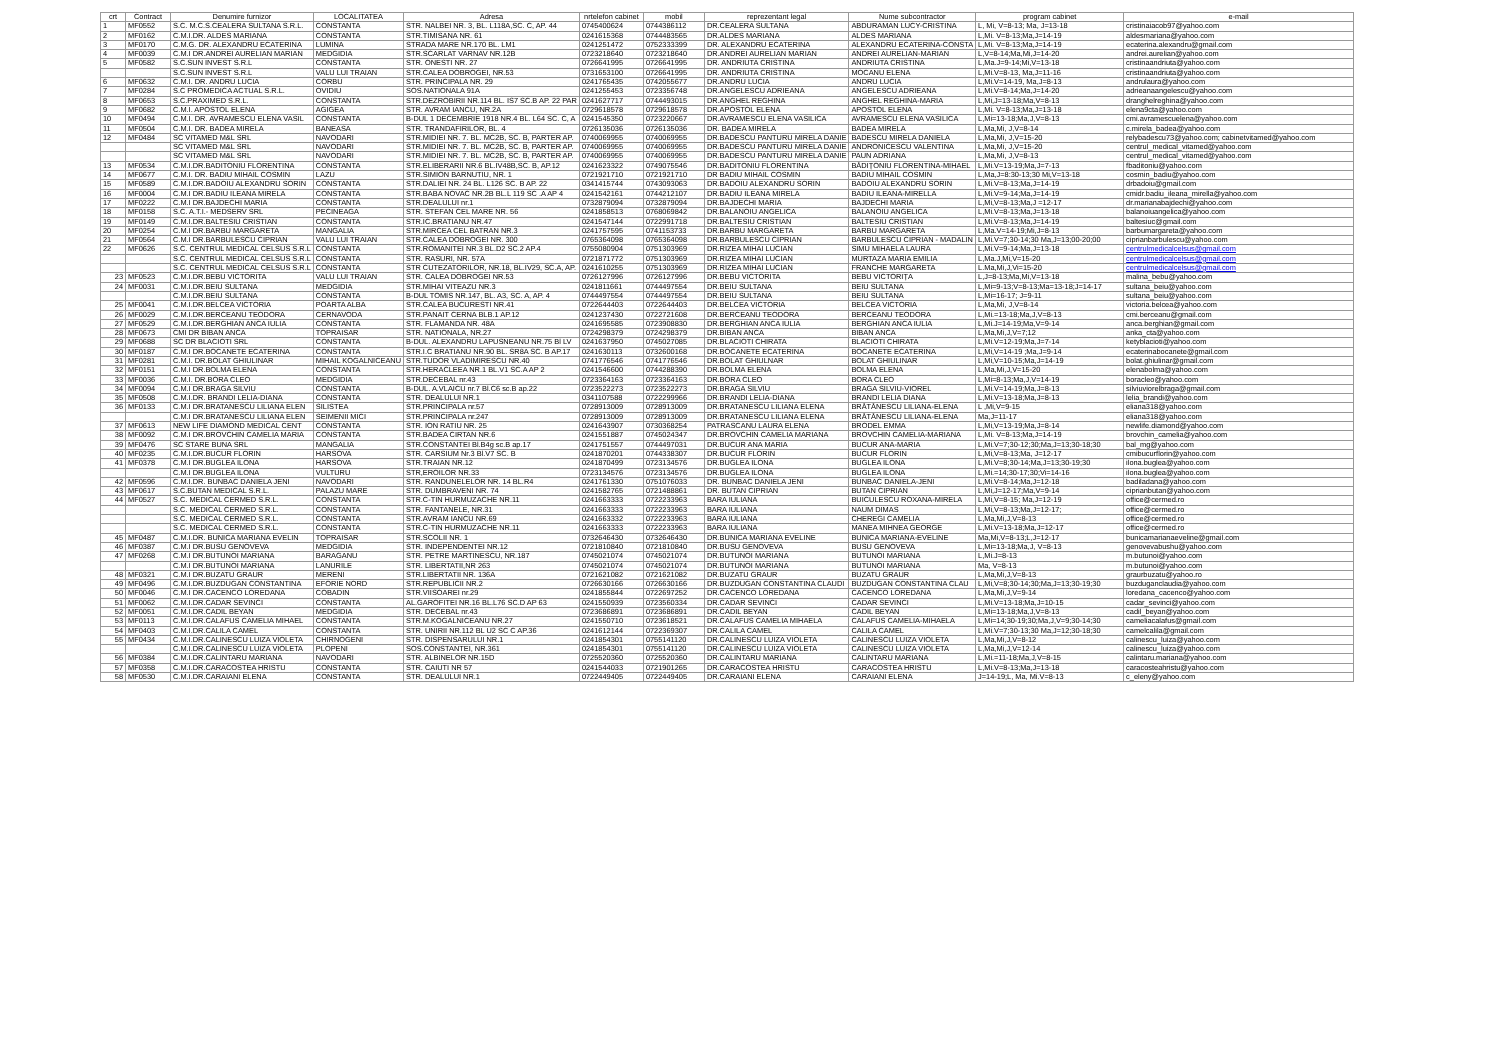| crt | Contract | Denumire furnizor | LOCALITATEA | Adresa | nrtelefon cabinet | mobil | reprezentant legal | Nume subcontractor | program cabinet | e-mail |
| --- | --- | --- | --- | --- | --- | --- | --- | --- | --- | --- |
| 1 | MF0552 | S.C. M.C.S.CEALERA SULTANA S.R.L. | CONSTANTA | STR. NALBEI NR. 3, BL. L118A,SC. C, AP. 44 | 0745400624 | 0744386112 | DR.CEALERA SULTANA | ABDURAMAN LUCY-CRISTINA | L, Mi, V=8-13; Ma, J=13-18 | cristinaiacob97@yahoo.com |
| 2 | MF0162 | C.M.I.DR. ALDES MARIANA | CONSTANTA | STR.TIMISANA NR. 61 | 0241615368 | 0744483565 | DR.ALDES MARIANA | ALDES MARIANA | L,Mi. V=8-13;Ma,J=14-19 | aldesmariana@yahoo.com |
| 3 | MF0170 | C.M.G. DR. ALEXANDRU ECATERINA | LUMINA | STRADA MARE NR.170 BL. LM1 | 0241251472 | 0752333399 | DR. ALEXANDRU ECATERINA | ALEXANDRU ECATERINA-CONSTA | L,Mi. V=8-13;Ma,J=14-19 | ecaterina.alexandru@gmail.com |
| 4 | MF0039 | C.M.I DR.ANDREI AURELIAN MARIAN | MEDGIDIA | STR.SCARLAT VARNAV NR.12B | 0723218640 | 0723218640 | DR.ANDREI AURELIAN MARIAN | ANDREI AURELIAN-MARIAN | L,V=8-14;Ma,Mi,J=14-20 | andrei.aurelian@yahoo.com |
| 5 | MF0582 | S.C.SUN INVEST S.R.L | CONSTANTA | STR. ONESTI NR. 27 | 0726641995 | 0726641995 | DR. ANDRIUTA CRISTINA | ANDRIUTA CRISTINA | L,Ma.J=9-14;Mi,V=13-18 | cristinaandriuta@yahoo.com |
| | | S.C.SUN INVEST S.R.L | VALU LUI TRAIAN | STR.CALEA DOBROGEI, NR.53 | 0731653100 | 0726641995 | DR. ANDRIUTA CRISTINA | MOCANU ELENA | L,Mi.V=8-13, Ma,J=11-16 | cristinaandriuta@yahoo.com |
| 6 | MF0632 | C.M.I. DR. ANDRU LUCIA | CORBU | STR. PRINCIPALA NR. 29 | 0241765435 | 0742055677 | DR.ANDRU LUCIA | ANDRU LUCIA | L,Mi.V=14-19, Ma,J=8-13 | andrulaura@yahoo.com |
| 7 | MF0284 | S.C PROMEDICA ACTUAL S.R.L. | OVIDIU | SOS.NATIONALA 91A | 0241255453 | 0723356748 | DR.ANGELESCU ADRIEANA | ANGELESCU ADRIEANA | L,Mi.V=8-14;Ma,J=14-20 | adrieanaangelescu@yahoo.com |
| 8 | MF0653 | S.C.PRAXIMED S.R.L. | CONSTANTA | STR.DEZROBIRII NR.114 BL. IS7 SC.B AP. 22 PAR | 0241627717 | 0744493015 | DR.ANGHEL REGHINA | ANGHEL REGHINA-MARIA | L,Mi,J=13-18;Ma,V=8-13 | dranghelreghina@yahoo.com |
| 9 | MF0682 | C.M.I. APOSTOL ELENA | AGIGEA | STR. AVRAM IANCU, NR.2A | 0729618578 | 0729618578 | DR.APOSTOL ELENA | APOSTOL ELENA | L,Mi. V=8-13;Ma,J=13-18 | elena9cta@yahoo.com |
| 10 | MF0494 | C.M.I. DR. AVRAMESCU ELENA VASIL | CONSTANTA | B-DUL 1 DECEMBRIE 1918 NR.4 BL. L64 SC. C, A | 0241545350 | 0723220667 | DR.AVRAMESCU ELENA VASILICA | AVRAMESCU ELENA VASILICA | L,Mi=13-18;Ma,J,V=8-13 | cmi.avramescuelena@yahoo.com |
| 11 | MF0504 | C.M.I. DR. BADEA MIRELA | BANEASA | STR. TRANDAFIRILOR, BL. 4 | 0726135036 | 0726135036 | DR. BADEA MIRELA | BADEA MIRELA | L,Ma,Mi, J,V=8-14 | c.mirela_badea@yahoo.com |
| 12 | MF0484 | SC VITAMED M&L SRL | NAVODARI | STR.MIDIEI NR. 7. BL. MC2B, SC. B, PARTER AP. | 0740069955 | 0740069955 | DR.BADESCU PANTURU MIRELA DANIE | BADESCU MIRELA DANIELA | L,Ma,Mi, J,V=15-20 | relybadescu73@yahoo.com; cabinetvitamed@yahoo.com |
| | | SC VITAMED M&L SRL | NAVODARI | STR.MIDIEI NR. 7. BL. MC2B, SC. B, PARTER AP. | 0740069955 | 0740069955 | DR.BADESCU PANTURU MIRELA DANIE | ANDRONICESCU VALENTINA | L,Ma,Mi, J,V=15-20 | centrul_medical_vitamed@yahoo.com |
| | | SC VITAMED M&L SRL | NAVODARI | STR.MIDIEI NR. 7. BL. MC2B, SC. B, PARTER AP. | 0740069955 | 0740069955 | DR.BADESCU PANTURU MIRELA DANIE | PAUN ADRIANA | L,Ma,Mi, J,V=8-13 | centrul_medical_vitamed@yahoo.com |
| 13 | MF0534 | C.M.I.DR.BADITONIU FLORENTINA | CONSTANTA | STR.ELIBERARII NR.6 BL.IV48B,SC. B, AP.12 | 0241623322 | 0749075546 | DR.BADITONIU FLORENTINA | BĂDIȚONIU FLORENTINA-MIHAEL | L,Mi.V=13-19;Ma,J=7-13 | fbaditoniu@yahoo.com |
| 14 | MF0677 | C.M.I. DR. BADIU MIHAIL COSMIN | LAZU | STR.SIMION BARNUTIU, NR. 1 | 0721921710 | 0721921710 | DR BADIU MIHAIL COSMIN | BADIU MIHAIL COSMIN | L,Ma,J=8:30-13;30 Mi,V=13-18 | cosmin_badiu@yahoo.com |
| 15 | MF0589 | C.M.I.DR.BADOIU ALEXANDRU SORIN | CONSTANTA | STR.DALIEI NR. 24 BL. L126 SC. B AP. 22 | 0341415744 | 0743093063 | DR.BADOIU ALEXANDRU SORIN | BADOIU ALEXANDRU SORIN | L,Mi.V=8-13;Ma,J=14-19 | drbadoiu@gmail.com |
| 16 | MF0004 | C.M.I DR.BADIU ILEANA MIRELA | CONSTANTA | STR.BABA NOVAC NR.2B BL.L 119 SC .A AP 4 | 0241542161 | 0744212107 | DR.BADIU ILEANA MIRELA | BADIU ILEANA-MIRELLA | L,Mi.V=9-14;Ma,J=14-19 | cmidr.badiu_ileana_mirella@yahoo.com |
| 17 | MF0222 | C.M.I DR.BAJDECHI MARIA | CONSTANTA | STR.DEALULUI nr.1 | 0732879094 | 0732879094 | DR.BAJDECHI MARIA | BAJDECHI MARIA | L,Mi,V=8-13;Ma,J =12-17 | dr.marianabajdechi@yahoo.com |
| 18 | MF0158 | S.C. A.T.I.- MEDSERV SRL | PECINEAGA | STR. STEFAN CEL MARE NR. 56 | 0241858513 | 0768069842 | DR.BALANOIU ANGELICA | BALANOIU ANGELICA | L,Mi.V=8-13;Ma,J=13-18 | balanoiuangelica@yahoo.com |
| 19 | MF0149 | C.M.I.DR.BALTESIU CRISTIAN | CONSTANTA | STR.IC.BRATIANU NR.47 | 0241547144 | 0722991718 | DR.BALTESIU CRISTIAN | BALTESIU CRISTIAN | L,Mi.V=8-13;Ma,J=14-19 | baltesiuc@gmail.com |
| 20 | MF0254 | C.M.I DR.BARBU MARGARETA | MANGALIA | STR.MIRCEA CEL BATRAN NR.3 | 0241757595 | 0741153733 | DR.BARBU MARGARETA | BARBU MARGARETA | L,Ma.V=14-19;Mi,J=8-13 | barbumargareta@yahoo.com |
| 21 | MF0564 | C.M.I DR.BARBULESCU CIPRIAN | VALU LUI TRAIAN | STR.CALEA DOBROGEI NR. 300 | 0765364098 | 0765364098 | DR.BARBULESCU CIPRIAN | BARBULESCU CIPRIAN - MADALIN | L,Mi.V=7;30-14;30 Ma,J=13;00-20;00 | ciprianbarbulescu@yahoo.com |
| 22 | MF0626 | S.C. CENTRUL MEDICAL CELSUS S.R.L | CONSTANTA | STR.ROMANITEI NR.3 BL.D2 SC.2 AP.4 | 0755080904 | 0751303969 | DR.RIZEA MIHAI LUCIAN | SIMU MIHAELA LAURA | L,Mi.V=9-14;Ma,J=13-18 | centrulmedicalcelsus@gmail.com |
| | | S.C. CENTRUL MEDICAL CELSUS S.R.L | CONSTANTA | STR. RASURI, NR. 57A | 0721871772 | 0751303969 | DR.RIZEA MIHAI LUCIAN | MURTAZA MARIA EMILIA | L,Ma.J,Mi,V=15-20 | centrulmedicalcelsus@gmail.com |
| | | S.C. CENTRUL MEDICAL CELSUS S.R.L | CONSTANTA | STR CUTEZATORILOR, NR.18, BL.IV29, SC.A, AP. | 0241610255 | 0751303969 | DR.RIZEA MIHAI LUCIAN | FRANCHE MARGARETA | L.Ma,Mi,J,Vi=15-20 | centrulmedicalcelsus@gmail.com |
| 23 | MF0523 | C.M.I.DR.BEBU VICTORITA | VALU LUI TRAIAN | STR. CALEA DOBROGEI NR.53 | 0726127996 | 0726127996 | DR.BEBU VICTORITA | BEBU VICTORIȚA | L,J=8-13;Ma,Mi,V=13-18 | malina_bebu@yahoo.com |
| 24 | MF0031 | C.M.I.DR.BEIU SULTANA | MEDGIDIA | STR.MIHAI VITEAZU NR.3 | 0241811661 | 0744497554 | DR.BEIU SULTANA | BEIU SULTANA | L,Mi=9-13;V=8-13;Ma=13-18;J=14-17 | sultana_beiu@yahoo.com |
| | | C.M.I.DR.BEIU SULTANA | CONSTANTA | B-DUL TOMIS NR.147, BL. A3, SC. A, AP. 4 | 0744497554 | 0744497554 | DR.BEIU SULTANA | BEIU SULTANA | L,Mi=16-17; J=9-11 | sultana_beiu@yahoo.com |
| 25 | MF0041 | C.M.I.DR.BELCEA VICTORIA | POARTA ALBA | STR.CALEA BUCURESTI NR.41 | 0722644403 | 0722644403 | DR.BELCEA VICTORIA | BELCEA VICTORIA | L,Ma,Mi, J,V=8-14 | victoria.belcea@yahoo.com |
| 26 | MF0029 | C.M.I.DR.BERCEANU TEODORA | CERNAVODA | STR.PANAIT CERNA BLB.1 AP.12 | 0241237430 | 0722721608 | DR.BERCEANU TEODORA | BERCEANU TEODORA | L,Mi.=13-18;Ma,J,V=8-13 | cmi.berceanu@gmail.com |
| 27 | MF0529 | C.M.I.DR.BERGHIAN ANCA IULIA | CONSTANTA | STR. FLAMANDA NR. 48A | 0241695585 | 0723908830 | DR.BERGHIAN ANCA IULIA | BERGHIAN ANCA IULIA | L,Mi.J=14-19;Ma,V=9-14 | anca.berghian@gmail.com |
| 28 | MF0673 | CMI DR BIBAN ANCA | TOPRAISAR | STR. NATIONALA, NR.27 | 0724298379 | 0724298379 | DR.BIBAN ANCA | BIBAN ANCA | L,Ma,Mi,J,V=7;12 | anka_cta@yahoo.com |
| 29 | MF0688 | SC DR BLACIOTI SRL | CONSTANTA | B-DUL. ALEXANDRU LAPUSNEANU NR.75 Bl LV | 0241637950 | 0745027085 | DR.BLACIOTI CHIRATA | BLACIOTI CHIRATA | L,Mi.V=12-19;Ma,J=7-14 | ketyblacioti@yahoo.com |
| 30 | MF0187 | C.M.I DR.BOCANETE ECATERINA | CONSTANTA | STR.I.C BRATIANU NR.90 BL. SR8A SC. B AP.17 | 0241630113 | 0732600168 | DR.BOCANETE ECATERINA | BOCANETE ECATERINA | L,Mi,V=14-19 ;Ma,J=9-14 | ecaterinabocanete@gmail.com |
| 31 | MF0281 | C.M.I. DR.BOLAT GHIULINAR | MIHAIL KOGALNICEANU | STR.TUDOR VLADIMIRESCU NR.40 | 0741776546 | 0741776546 | DR.BOLAT GHIULNAR | BOLAT GHIULINAR | L,Mi,V=10-15;Ma,J=14-19 | bolat.ghiulinar@gmail.com |
| 32 | MF0151 | C.M.I DR.BOLMA ELENA | CONSTANTA | STR.HERACLEEA NR.1 BL.V1 SC.A AP 2 | 0241546600 | 0744288390 | DR.BOLMA ELENA | BOLMA ELENA | L,Ma,Mi,J,V=15-20 | elenabolma@yahoo.com |
| 33 | MF0036 | C.M.I. DR.BORA CLEO | MEDGIDIA | STR.DECEBAL nr.43 | 0723364163 | 0723364163 | DR.BORA CLEO | BORA CLEO | L,Mi=8-13;Ma,J,V=14-19 | boracleo@yahoo.com |
| 34 | MF0094 | C.M.I DR.BRAGA SILVIU | CONSTANTA | B-DUL. A.VLAICU nr.7 Bl.C6 sc.B ap.22 | 0723522273 | 0723522273 | DR.BRAGA SILVIU | BRAGA SILVIU-VIOREL | L,Mi.V=14-19;Ma,J=8-13 | silviuviorelbraga@gmail.com |
| 35 | MF0508 | C.M.I.DR. BRANDI LELIA-DIANA | CONSTANTA | STR. DEALULUI NR.1 | 0341107588 | 0722299966 | DR.BRANDI LELIA-DIANA | BRANDI LELIA DIANA | L,Mi.V=13-18;Ma,J=8-13 | lelia_brandi@yahoo.com |
| 36 | MF0133 | C.M.I DR.BRATANESCU LILIANA ELEN | SILISTEA | STR.PRINCIPALA nr.57 | 0728913009 | 0728913009 | DR.BRATANESCU LILIANA ELENA | BRĂTĂNESCU LILIANA-ELENA | L ,Mi,V=9-15 | eliana318@yahoo.com |
| | | C.M.I DR.BRATANESCU LILIANA ELEN | SEIMENII MICI | STR.PRINCIPALA nr.247 | 0728913009 | 0728913009 | DR.BRATANESCU LILIANA ELENA | BRĂTĂNESCU LILIANA-ELENA | Ma,J=11-17 | eliana318@yahoo.com |
| 37 | MF0613 | NEW LIFE DIAMOND MEDICAL CENT | CONSTANTA | STR. ION RATIU NR. 25 | 0241643907 | 0730368254 | PATRASCANU LAURA ELENA | BRODEL EMMA | L,Mi,V=13-19;Ma,J=8-14 | newlife.diamond@yahoo.com |
| 38 | MF0092 | C.M.I DR.BROVCHIN CAMELIA MARIA | CONSTANTA | STR.BADEA CIRTAN NR.6 | 0241551887 | 0745024347 | DR.BROVCHIN CAMELIA MARIANA | BROVCHIN CAMELIA-MARIANA | L,Mi. V=8-13;Ma,J=14-19 | brovchin_camelia@yahoo.com |
| 39 | MF0476 | SC STARE BUNA SRL | MANGALIA | STR.CONSTANTEI Bl.B4g sc.B ap.17 | 0241751557 | 0744497031 | DR.BUCUR ANA MARIA | BUCUR ANA-MARIA | L,Mi.V=7;30-12;30;Ma,J=13;30-18;30 | bal_mg@yahoo.com |
| 40 | MF0235 | C.M.I.DR.BUCUR FLORIN | HARSOVA | STR. CARSIUM Nr.3 Bl.V7 SC. B | 0241870201 | 0744338307 | DR.BUCUR FLORIN | BUCUR FLORIN | L,Mi,V=8-13;Ma, J=12-17 | cmibucurflorin@yahoo.com |
| 41 | MF0378 | C.M.I DR.BUGLEA ILONA | HARSOVA | STR.TRAIAN NR.12 | 0241870499 | 0723134576 | DR.BUGLEA ILONA | BUGLEA ILONA | L,Mi.V=8;30-14;Ma,J=13;30-19;30 | ilona.buglea@yahoo.com |
| | | C.M.I DR.BUGLEA ILONA | VULTURU | STR,EROILOR NR.33 | 0723134576 | 0723134576 | DR.BUGLEA ILONA | BUGLEA ILONA | L,Mi.=14;30-17;30;Vi=14-16 | ilona.buglea@yahoo.com |
| 42 | MF0596 | C.M.I.DR. BUNBAC DANIELA JENI | NAVODARI | STR. RANDUNELELOR NR. 14 BL.R4 | 0241761330 | 0751076033 | DR. BUNBAC DANIELA JENI | BUNBAC DANIELA-JENI | L,Mi.V=8-14;Ma,J=12-18 | badiladana@yahoo.com |
| 43 | MF0617 | S.C.BUTAN MEDICAL S.R.L. | PALAZU MARE | STR. DUMBRAVENI NR. 74 | 0241582765 | 0721488861 | DR. BUTAN CIPRIAN | BUTAN CIPRIAN | L,Mi,J=12-17;Ma,V=9-14 | ciprianbutan@yahoo.com |
| 44 | MF0527 | S.C. MEDICAL CERMED S.R.L. | CONSTANTA | STR.C-TIN HURMUZACHE NR.11 | 0241663333 | 0722233963 | BARA IULIANA | BUICULESCU ROXANA-MIRELA | L,Mi,V=8-15; Ma,J=12-19 | office@cermed.ro |
| | | S.C. MEDICAL CERMED S.R.L. | CONSTANTA | STR. FANTANELE, NR.31 | 0241663333 | 0722233963 | BARA IULIANA | NAUM DIMAS | L,Mi,V=8-13;Ma,J=12-17; | office@cermed.ro |
| | | S.C. MEDICAL CERMED S.R.L. | CONSTANTA | STR.AVRAM IANCU NR.69 | 0241663332 | 0722233963 | BARA IULIANA | CHEREGI CAMELIA | L,Ma,Mi,J,V=8-13 | office@cermed.ro |
| | | S.C. MEDICAL CERMED S.R.L. | CONSTANTA | STR.C-TIN HURMUZACHE NR.11 | 0241663333 | 0722233963 | BARA IULIANA | MANEA MIHNEA GEORGE | L,Mi.V=13-18;Ma,J=12-17 | office@cermed.ro |
| 45 | MF0487 | C.M.I.DR. BUNICA MARIANA EVELIN | TOPRAISAR | STR.SCOLII NR. 1 | 0732646430 | 0732646430 | DR.BUNICA MARIANA EVELINE | BUNICA MARIANA-EVELINE | Ma,Mi,V=8-13;L,J=12-17 | bunicamarianaeveline@gmail.com |
| 46 | MF0387 | C.M.I DR.BUSU GENOVEVA | MEDGIDIA | STR. INDEPENDENTEI NR.12 | 0721810840 | 0721810840 | DR.BUSU GENOVEVA | BUSU GENOVEVA | L,Mi=13-18;Ma,J, V=8-13 | genovevabushu@yahoo.com |
| 47 | MF0268 | C.M.I DR.BUTUNOI MARIANA | BARAGANU | STR. PETRE MARTINESCU, NR.187 | 0745021074 | 0745021074 | DR.BUTUNOI MARIANA | BUTUNOI MARIANA | L,Mi.J=8-13 | m.butunoi@yahoo.com |
| | | C.M.I DR.BUTUNOI MARIANA | LANURILE | STR. LIBERTATII,NR 263 | 0745021074 | 0745021074 | DR.BUTUNOI MARIANA | BUTUNOI MARIANA | Ma, V=8-13 | m.butunoi@yahoo.com |
| 48 | MF0321 | C.M.I DR.BUZATU GRAUR | MERENI | STR.LIBERTATII NR. 136A | 0721621082 | 0721621082 | DR.BUZATU GRAUR | BUZATU GRAUR | L,Ma,Mi,J,V=8-13 | graurbuzatu@yahoo.ro |
| 49 | MF0496 | C.M.I.DR.BUZDUGAN CONSTANTINA | EFORIE NORD | STR.REPUBLICII NR.2 | 0726630166 | 0726630166 | DR.BUZDUGAN CONSTANTINA CLAUDI | BUZDUGAN CONSTANTINA CLAU | L,Mi,V=8;30-14;30;Ma,J=13;30-19;30 | buzduganclaudia@yahoo.com |
| 50 | MF0046 | C.M.I DR.CACENCO LOREDANA | COBADIN | STR.VIISOAREI nr.29 | 0241855844 | 0722697252 | DR.CACENCO LOREDANA | CACENCO LOREDANA | L,Ma,Mi,J,V=9-14 | loredana_cacenco@yahoo.com |
| 51 | MF0062 | C.M.I.DR.CADAR SEVINCI | CONSTANTA | AL.GAROFITEI NR.16 BL.L76 SC.D AP 63 | 0241550939 | 0723560334 | DR.CADAR SEVINCI | CADAR SEVINCI | L,Mi.V=13-18;Ma,J=10-15 | cadar_sevinci@yahoo.com |
| 52 | MF0051 | C.M.I.DR.CADIL BEYAN | MEDGIDIA | STR. DECEBAL nr.43 | 0723686891 | 0723686891 | DR.CADIL BEYAN | CADIL BEYAN | L,Mi=13-18;Ma,J,V=8-13 | cadil_beyan@yahoo.com |
| 53 | MF0113 | C.M.I.DR.CALAFUS CAMELIA MIHAEL | CONSTANTA | STR.M.KOGALNICEANU NR.27 | 0241550710 | 0723618521 | DR.CALAFUS CAMELIA MIHAELA | CALAFUS CAMELIA-MIHAELA | L,Mi=14;30-19;30;Ma,J,V=9;30-14;30 | cameliacalafus@gmail.com |
| 54 | MF0403 | C.M.I.DR.CALILA CAMEL | CONSTANTA | STR. UNIRII NR.112 BL U2 SC C AP.36 | 0241612144 | 0722369307 | DR.CALILA CAMEL | CALILA CAMEL | L,Mi.V=7;30-13;30 Ma,J=12;30-18;30 | camelcalila@gmail.com |
| 55 | MF0434 | C.M.I.DR.CALINESCU LUIZA VIOLETA | CHIRNOGENI | STR. DISPENSARULUI NR.1 | 0241854301 | 0755141120 | DR.CALINESCU LUIZA VIOLETA | CALINESCU LUIZA VIOLETA | L,Ma,Mi,J,V=8-12 | calinescu_luiza@yahoo.com |
| | | C.M.I.DR.CALINESCU LUIZA VIOLETA | PLOPENI | SOS.CONSTANTEI, NR.361 | 0241854301 | 0755141120 | DR.CALINESCU LUIZA VIOLETA | CALINESCU LUIZA VIOLETA | L,Ma,Mi,J,V=12-14 | calinescu_luiza@yahoo.com |
| 56 | MF0384 | C.M.I.DR.CALINTARU MARIANA | NAVODARI | STR. ALBINELOR NR.15D | 0725520360 | 0725520360 | DR.CALINTARU MARIANA | CALINTARU MARIANA | L,Mi.=11-18;Ma,J,V=8-15 | calintaru.mariana@yahoo.com |
| 57 | MF0358 | C.M.I.DR.CARACOSTEA HRISTU | CONSTANTA | STR. CAIUTI NR 57 | 0241544033 | 0721901265 | DR.CARACOSTEA HRISTU | CARACOSTEA HRISTU | L,Mi.V=8-13;Ma,J=13-18 | caracosteahristu@yahoo.com |
| 58 | MF0530 | C.M.I.DR.CARAIANI ELENA | CONSTANTA | STR. DEALULUI NR.1 | 0722449405 | 0722449405 | DR.CARAIANI ELENA | CARAIANI ELENA | J=14-19;L, Ma, Mi.V=8-13 | c_eleny@yahoo.com |